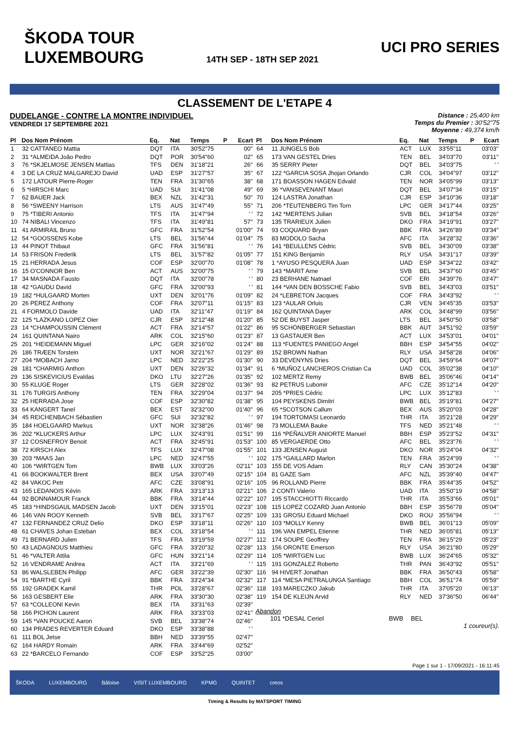ŠKODA TOUR
LUXEMBOURG
14TH SEP - 18TH SEP 2021
UCI PRO SERIES
CLASSEMENT DE L'ETAPE 4
DUDELANGE - CONTRE LA MONTRE INDIVIDUEL
VENDREDI 17 SEPTEMBRE 2021
Distance : 25,400 km
Temps du Premier : 30'52"75
Moyenne : 49,374 km/h
| Pl | Dos Nom Prénom | Eq. | Nat | Temps | P | Ecart |
| --- | --- | --- | --- | --- | --- | --- |
| 1 | 32 CATTANEO Mattia | DQT | ITA | 30'52"75 | | 00" |
| 2 | 31 *ALMEIDA João Pedro | DQT | POR | 30'54"60 | | 02" |
| 3 | 76 *SKJELMOSE JENSEN Mattias | TFS | DEN | 31'18"21 | | 26" |
| 4 | 3 DE LA CRUZ MALGAREJO David | UAD | ESP | 31'27"57 | | 35" |
| 5 | 172 LATOUR Pierre-Roger | TEN | FRA | 31'30"65 | | 38" |
| 6 | 5 *HIRSCHI Marc | UAD | SUI | 31'41"08 | | 49" |
| 7 | 62 BAUER Jack | BEX | NZL | 31'42"31 | | 50" |
| 8 | 56 *SWEENY Harrison | LTS | AUS | 31'47"49 | | 55" |
| 9 | 75 *TIBERI Antonio | TFS | ITA | 31'47"94 | | ' ' |
| 10 | 74 NIBALI Vincenzo | TFS | ITA | 31'49"81 | | 57" |
| 11 | 41 ARMIRAIL Bruno | GFC | FRA | 31'52"54 | | 01'00" |
| 12 | 54 *GOOSSENS Kobe | LTS | BEL | 31'56"44 | | 01'04" |
| 13 | 44 PINOT Thibaut | GFC | FRA | 31'56"81 | | ' ' |
| 14 | 53 FRISON Frederik | LTS | BEL | 31'57"82 | | 01'05" |
| 15 | 21 HERRADA Jesus | COF | ESP | 32'00"70 | | 01'08" |
| 16 | 15 O'CONNOR Ben | ACT | AUS | 32'00"75 | | ' ' |
| 17 | 34 MASNADA Fausto | DQT | ITA | 32'00"78 | | ' ' |
| 18 | 42 *GAUDU David | GFC | FRA | 32'00"93 | | ' ' |
| 19 | 182 *HULGAARD Morten | UXT | DEN | 32'01"76 | | 01'09" |
| 20 | 26 PEREZ Anthony | COF | FRA | 32'07"11 | | 01'15" |
| 21 | 4 FORMOLO Davide | UAD | ITA | 32'11"47 | | 01'19" |
| 22 | 125 *LAZKANO LOPEZ Oier | CJR | ESP | 32'12"48 | | 01'20" |
| 23 | 14 *CHAMPOUSSIN Clément | ACT | FRA | 32'14"57 | | 01'22" |
| 24 | 161 QUINTANA Nairo | ARK | COL | 32'15"60 | | 01'23" |
| 25 | 201 *HEIDEMANN Miguel | LPC | GER | 32'16"02 | | 01'24" |
| 26 | 186 TRÆEN Torstein | UXT | NOR | 32'21"67 | | 01'29" |
| 27 | 204 *MOBACH Jarno | LPC | NED | 32'22"25 | | 01'30" |
| 28 | 181 *CHARMIG Anthon | UXT | DEN | 32'26"32 | | 01'34" |
| 29 | 136 SISKEVICIUS Evaldas | DKO | LTU | 32'27"26 | | 01'35" |
| 30 | 55 KLUGE Roger | LTS | GER | 32'28"02 | | 01'36" |
| 31 | 176 TURGIS Anthony | TEN | FRA | 32'29"04 | | 01'37" |
| 32 | 25 HERRADA Jose | COF | ESP | 32'30"82 | | 01'38" |
| 33 | 64 KANGERT Tanel | BEX | EST | 32'32"00 | | 01'40" |
| 34 | 45 REICHENBACH Sébastien | GFC | SUI | 32'32"82 | | ' ' |
| 35 | 184 HOELGAARD Markus | UXT | NOR | 32'38"26 | | 01'46" |
| 36 | 202 *KLUCKERS Arthur | LPC | LUX | 32'43"91 | | 01'51" |
| 37 | 12 COSNEFROY Benoit | ACT | FRA | 32'45"91 | | 01'53" |
| 38 | 72 KIRSCH Alex | TFS | LUX | 32'47"08 | | 01'55" |
| 39 | 203 *MAAS Jan | LPC | NED | 32'47"55 | | ' ' |
| 40 | 106 *WIRTGEN Tom | BWB | LUX | 33'03"26 | | 02'11" |
| 41 | 66 BOOKWALTER Brent | BEX | USA | 33'07"49 | | 02'15" |
| 42 | 84 VAKOC Petr | AFC | CZE | 33'08"91 | | 02'16" |
| 43 | 165 LEDANOIS Kévin | ARK | FRA | 33'13"13 | | 02'21" |
| 44 | 92 BONNAMOUR Franck | BBK | FRA | 33'14"44 | | 02'22" |
| 45 | 183 *HINDSGAUL MADSEN Jacob | UXT | DEN | 33'15"01 | | 02'23" |
| 46 | 146 VAN ROOY Kenneth | SVB | BEL | 33'17"67 | | 02'25" |
| 47 | 132 FERNANDEZ CRUZ Delio | DKO | ESP | 33'18"11 | | 02'26" |
| 48 | 61 CHAVES Johan Esteban | BEX | COL | 33'18"54 | | ' ' |
| 49 | 71 BERNARD Julien | TFS | FRA | 33'19"59 | | 02'27" |
| 50 | 43 LADAGNOUS Matthieu | GFC | FRA | 33'20"32 | | 02'28" |
| 51 | 46 *VALTER Attila | GFC | HUN | 33'21"14 | | 02'29" |
| 52 | 16 VENDRAME Andrea | ACT | ITA | 33'21"69 | | ' ' |
| 53 | 86 WALSLEBEN Philipp | AFC | GER | 33'22"39 | | 02'30" |
| 54 | 91 *BARTHE Cyril | BBK | FRA | 33'24"34 | | 02'32" |
| 55 | 192 GRADEK Kamil | THR | POL | 33'28"67 | | 02'36" |
| 56 | 163 GESBERT Elie | ARK | FRA | 33'30"30 | | 02'38" |
| 57 | 63 *COLLEONI Kevin | BEX | ITA | 33'31"63 | | 02'39" |
| 58 | 166 PICHON Laurent | ARK | FRA | 33'33"03 | | 02'41" |
| 59 | 145 *VAN POUCKE Aaron | SVB | BEL | 33'38"74 | | 02'46" |
| 60 | 134 PRADES REVERTER Eduard | DKO | ESP | 33'38"88 | | ' ' |
| 61 | 111 BOL Jetse | BBH | NED | 33'39"55 | | 02'47" |
| 62 | 164 HARDY Romain | ARK | FRA | 33'44"69 | | 02'52" |
| 63 | 22 *BARCELO Fernando | COF | ESP | 33'52"25 | | 03'00" |
| Pl | Dos Nom Prénom | Eq. | Nat | Temps | P | Ecart |
| --- | --- | --- | --- | --- | --- | --- |
| 64 | 11 JUNGELS Bob | ACT | LUX | 33'55"11 | | 03'03" |
| 65 | 173 VAN GESTEL Dries | TEN | BEL | 34'03"70 | | 03'11" |
| 66 | 35 SERRY Pieter | DQT | BEL | 34'03"75 | | ' ' |
| 67 | 122 *GARCIA SOSA Jhojan Orlando | CJR | COL | 34'04"97 | | 03'12" |
| 68 | 171 BOASSON HAGEN Edvald | TEN | NOR | 34'05"99 | | 03'13" |
| 69 | 36 *VANSEVENANT Mauri | DQT | BEL | 34'07"34 | | 03'15" |
| 70 | 124 LASTRA Jonathan | CJR | ESP | 34'10"36 | | 03'18" |
| 71 | 206 *TEUTENBERG Tim Torn | LPC | GER | 34'17"44 | | 03'25" |
| 72 | 142 *MERTENS Julian | SVB | BEL | 34'18"54 | | 03'26" |
| 73 | 135 TRARIEUX Julien | DKO | FRA | 34'19"91 | | 03'27" |
| 74 | 93 COQUARD Bryan | BBK | FRA | 34'26"89 | | 03'34" |
| 75 | 83 MODOLO Sacha | AFC | ITA | 34'28"32 | | 03'36" |
| 76 | 141 *BEULLENS Cédric | SVB | BEL | 34'30"09 | | 03'38" |
| 77 | 151 KING Benjamin | RLY | USA | 34'31"17 | | 03'39" |
| 78 | 1 *AYUSO PESQUERA Juan | UAD | ESP | 34'34"22 | | 03'42" |
| 79 | 143 *MARIT Arne | SVB | BEL | 34'37"60 | | 03'45" |
| 80 | 23 BERHANE Natnael | COF | ERI | 34'39"76 | | 03'47" |
| 81 | 144 *VAN DEN BOSSCHE Fabio | SVB | BEL | 34'43"03 | | 03'51" |
| 82 | 24 *LEBRETON Jacques | COF | FRA | 34'43"92 | | ' ' |
| 83 | 123 *AULAR Orluis | CJR | VEN | 34'45"35 | | 03'53" |
| 84 | 162 QUINTANA Dayer | ARK | COL | 34'48"99 | | 03'56" |
| 85 | 52 DE BUYST Jasper | LTS | BEL | 34'50"50 | | 03'58" |
| 86 | 95 SCHÖNBERGER Sebastian | BBK | AUT | 34'51"92 | | 03'59" |
| 87 | 13 GASTAUER Ben | ACT | LUX | 34'53"01 | | 04'01" |
| 88 | 113 *FUENTES PANIEGO Angel | BBH | ESP | 34'54"55 | | 04'02" |
| 89 | 152 BROWN Nathan | RLY | USA | 34'58"28 | | 04'06" |
| 90 | 33 DEVENYNS Dries | DQT | BEL | 34'59"64 | | 04'07" |
| 91 | 6 *MUÑOZ LANCHEROS Cristian Ca | UAD | COL | 35'02"38 | | 04'10" |
| 92 | 102 MERTZ Remy | BWB | BEL | 35'06"46 | | 04'14" |
| 93 | 82 PETRUS Lubomir | AFC | CZE | 35'12"14 | | 04'20" |
| 94 | 205 *PRIES Cédric | LPC | LUX | 35'12"83 | | ' ' |
| 95 | 104 PEYSKENS Dimitri | BWB | BEL | 35'19"81 | | 04'27" |
| 96 | 65 *SCOTSON Callum | BEX | AUS | 35'20"03 | | 04'28" |
| 97 | 194 TORTOMASI Leonardo | THR | ITA | 35'21"28 | | 04'29" |
| 98 | 73 MOLLEMA Bauke | TFS | NED | 35'21"48 | | ' ' |
| 99 | 116 *PEÑALVER ANIORTE Manuel | BBH | ESP | 35'23"52 | | 04'31" |
| 100 | 85 VERGAERDE Otto | AFC | BEL | 35'23"76 | | ' ' |
| 101 | 133 JENSEN August | DKO | NOR | 35'24"04 | | 04'32" |
| 102 | 175 *GAILLARD Marlon | TEN | FRA | 35'24"99 | | ' ' |
| 103 | 155 DE VOS Adam | RLY | CAN | 35'30"24 | | 04'38" |
| 104 | 81 GAZE Sam | AFC | NZL | 35'39"40 | | 04'47" |
| 105 | 96 ROLLAND Pierre | BBK | FRA | 35'44"35 | | 04'52" |
| 106 | 2 CONTI Valerio | UAD | ITA | 35'50"19 | | 04'58" |
| 107 | 195 STACCHIOTTI Riccardo | THR | ITA | 35'53"66 | | 05'01" |
| 108 | 115 LOPEZ COZARD Juan Antonio | BBH | ESP | 35'56"78 | | 05'04" |
| 109 | 131 GROSU Eduard Michael | DKO | ROU | 35'56"94 | | ' ' |
| 110 | 103 *MOLLY Kenny | BWB | BEL | 36'01"13 | | 05'09" |
| 111 | 196 VAN EMPEL Etienne | THR | NED | 36'05"81 | | 05'13" |
| 112 | 174 SOUPE Geoffrey | TEN | FRA | 36'15"29 | | 05'23" |
| 113 | 156 ORONTE Emerson | RLY | USA | 36'21"80 | | 05'29" |
| 114 | 105 *WIRTGEN Luc | BWB | LUX | 36'24"65 | | 05'32" |
| 115 | 191 GONZALEZ Roberto | THR | PAN | 36'43"92 | | 05'51" |
| 116 | 94 HIVERT Jonathan | BBK | FRA | 36'50"43 | | 05'58" |
| 117 | 114 *MESA PIETRALUNGA Santiago | BBH | COL | 36'51"74 | | 05'59" |
| 118 | 193 MARECZKO Jakub | THR | ITA | 37'05"20 | | 06'13" |
| 119 | 154 DE KLEIJN Arvid | RLY | NED | 37'36"50 | | 06'44" |
Abandon
101 *DESAL Ceriel BWB BEL
1 coureur(s).
Page 1 sur 1 - 17/09/2021 - 16:11:45
ŠKODA LUXEMBOURG Bâloise VISIT LUXEMBOURG KPMG QUINTET creos
Timing & Results by MATSPORT TIMING